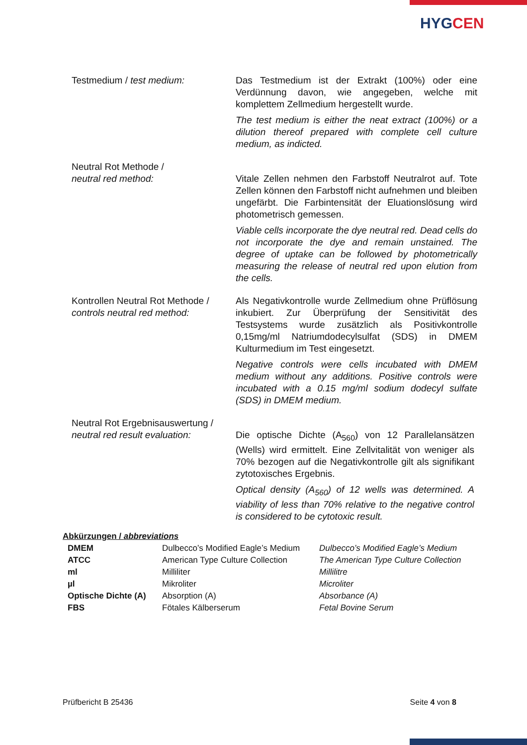HYGCEN
Testmedium / test medium: Das Testmedium ist der Extrakt (100%) oder eine Verdünnung davon, wie angegeben, welche mit komplettem Zellmedium hergestellt wurde.
The test medium is either the neat extract (100%) or a dilution thereof prepared with complete cell culture medium, as indicted.
Neutral Rot Methode /
neutral red method:
Vitale Zellen nehmen den Farbstoff Neutralrot auf. Tote Zellen können den Farbstoff nicht aufnehmen und bleiben ungefärbt. Die Farbintensität der Eluationslösung wird photometrisch gemessen.
Viable cells incorporate the dye neutral red. Dead cells do not incorporate the dye and remain unstained. The degree of uptake can be followed by photometrically measuring the release of neutral red upon elution from the cells.
Kontrollen Neutral Rot Methode /
controls neutral red method:
Als Negativkontrolle wurde Zellmedium ohne Prüflösung inkubiert. Zur Überprüfung der Sensitivität des Testsystems wurde zusätzlich als Positivkontrolle 0,15mg/ml Natriumdodecylsulfat (SDS) in DMEM Kulturmedium im Test eingesetzt.
Negative controls were cells incubated with DMEM medium without any additions. Positive controls were incubated with a 0.15 mg/ml sodium dodecyl sulfate (SDS) in DMEM medium.
Neutral Rot Ergebnisauswertung /
neutral red result evaluation:
Die optische Dichte (A<sub>560</sub>) von 12 Parallelansätzen (Wells) wird ermittelt. Eine Zellvitalität von weniger als 70% bezogen auf die Negativkontrolle gilt als signifikant zytotoxisches Ergebnis.
Optical density (A<sub>560</sub>) of 12 wells was determined. A viability of less than 70% relative to the negative control is considered to be cytotoxic result.
Abkürzungen / abbreviations
| DMEM | Dulbecco’s Modified Eagle’s Medium | Dulbecco’s Modified Eagle’s Medium |
| ATCC | American Type Culture Collection | The American Type Culture Collection |
| ml | Milliliter | Millilitre |
| µl | Mikroliter | Microliter |
| Optische Dichte (A) | Absorption (A) | Absorbance (A) |
| FBS | Fötales Kälberserum | Fetal Bovine Serum |
Prüfbericht B 25436 Seite 4 von 8